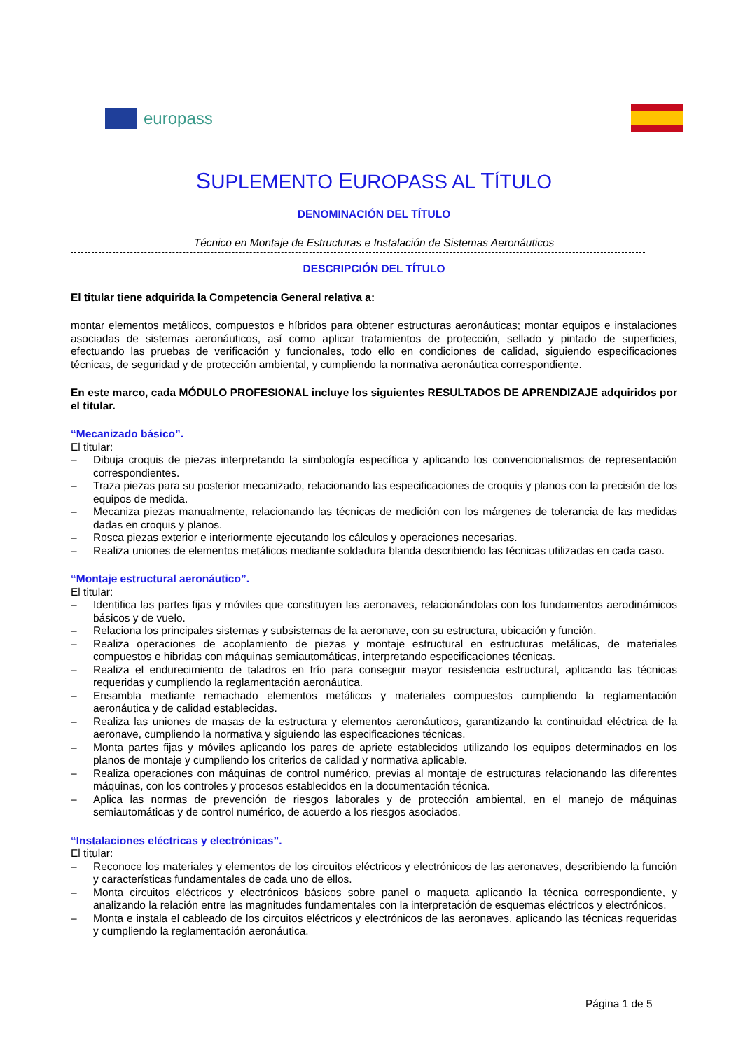europass
SUPLEMENTO EUROPASS AL TÍTULO
DENOMINACIÓN DEL TÍTULO
Técnico en Montaje de Estructuras e Instalación de Sistemas Aeronáuticos
DESCRIPCIÓN DEL TÍTULO
El titular tiene adquirida la Competencia General relativa a:
montar elementos metálicos, compuestos e híbridos para obtener estructuras aeronáuticas; montar equipos e instalaciones asociadas de sistemas aeronáuticos, así como aplicar tratamientos de protección, sellado y pintado de superficies, efectuando las pruebas de verificación y funcionales, todo ello en condiciones de calidad, siguiendo especificaciones técnicas, de seguridad y de protección ambiental, y cumpliendo la normativa aeronáutica correspondiente.
En este marco, cada MÓDULO PROFESIONAL incluye los siguientes RESULTADOS DE APRENDIZAJE adquiridos por el titular.
“Mecanizado básico”.
El titular:
– Dibuja croquis de piezas interpretando la simbología específica y aplicando los convencionalismos de representación correspondientes.
– Traza piezas para su posterior mecanizado, relacionando las especificaciones de croquis y planos con la precisión de los equipos de medida.
– Mecaniza piezas manualmente, relacionando las técnicas de medición con los márgenes de tolerancia de las medidas dadas en croquis y planos.
– Rosca piezas exterior e interiormente ejecutando los cálculos y operaciones necesarias.
– Realiza uniones de elementos metálicos mediante soldadura blanda describiendo las técnicas utilizadas en cada caso.
“Montaje estructural aeronáutico”.
El titular:
– Identifica las partes fijas y móviles que constituyen las aeronaves, relacionándolas con los fundamentos aerodinámicos básicos y de vuelo.
– Relaciona los principales sistemas y subsistemas de la aeronave, con su estructura, ubicación y función.
– Realiza operaciones de acoplamiento de piezas y montaje estructural en estructuras metálicas, de materiales compuestos e hibridas con máquinas semiautomáticas, interpretando especificaciones técnicas.
– Realiza el endurecimiento de taladros en frío para conseguir mayor resistencia estructural, aplicando las técnicas requeridas y cumpliendo la reglamentación aeronáutica.
– Ensambla mediante remachado elementos metálicos y materiales compuestos cumpliendo la reglamentación aeronáutica y de calidad establecidas.
– Realiza las uniones de masas de la estructura y elementos aeronáuticos, garantizando la continuidad eléctrica de la aeronave, cumpliendo la normativa y siguiendo las especificaciones técnicas.
– Monta partes fijas y móviles aplicando los pares de apriete establecidos utilizando los equipos determinados en los planos de montaje y cumpliendo los criterios de calidad y normativa aplicable.
– Realiza operaciones con máquinas de control numérico, previas al montaje de estructuras relacionando las diferentes máquinas, con los controles y procesos establecidos en la documentación técnica.
– Aplica las normas de prevención de riesgos laborales y de protección ambiental, en el manejo de máquinas semiautomáticas y de control numérico, de acuerdo a los riesgos asociados.
“Instalaciones eléctricas y electrónicas”.
El titular:
– Reconoce los materiales y elementos de los circuitos eléctricos y electrónicos de las aeronaves, describiendo la función y características fundamentales de cada uno de ellos.
– Monta circuitos eléctricos y electrónicos básicos sobre panel o maqueta aplicando la técnica correspondiente, y analizando la relación entre las magnitudes fundamentales con la interpretación de esquemas eléctricos y electrónicos.
– Monta e instala el cableado de los circuitos eléctricos y electrónicos de las aeronaves, aplicando las técnicas requeridas y cumpliendo la reglamentación aeronáutica.
Página 1 de 5